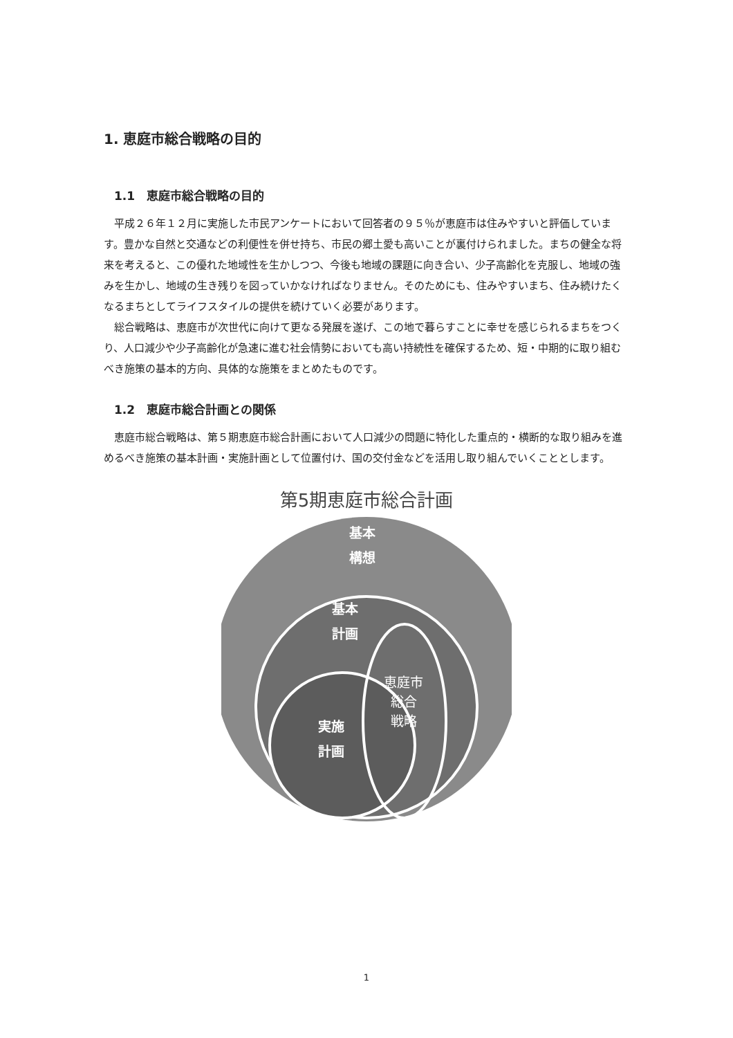1. 恵庭市総合戦略の目的
1.1　恵庭市総合戦略の目的
平成２６年１２月に実施した市民アンケートにおいて回答者の９５％が恵庭市は住みやすいと評価しています。豊かな自然と交通などの利便性を併せ持ち、市民の郷土愛も高いことが裏付けられました。まちの健全な将来を考えると、この優れた地域性を生かしつつ、今後も地域の課題に向き合い、少子高齢化を克服し、地域の強みを生かし、地域の生き残りを図っていかなければなりません。そのためにも、住みやすいまち、住み続けたくなるまちとしてライフスタイルの提供を続けていく必要があります。
総合戦略は、恵庭市が次世代に向けて更なる発展を遂げ、この地で暮らすことに幸せを感じられるまちをつくり、人口減少や少子高齢化が急速に進む社会情勢においても高い持続性を確保するため、短・中期的に取り組むべき施策の基本的方向、具体的な施策をまとめたものです。
1.2　恵庭市総合計画との関係
恵庭市総合戦略は、第５期恵庭市総合計画において人口減少の問題に特化した重点的・横断的な取り組みを進めるべき施策の基本計画・実施計画として位置付け、国の交付金などを活用し取り組んでいくこととします。
第5期恵庭市総合計画
基本
構想
基本
計画
実施
計画
恵庭市
総合
戦略
1